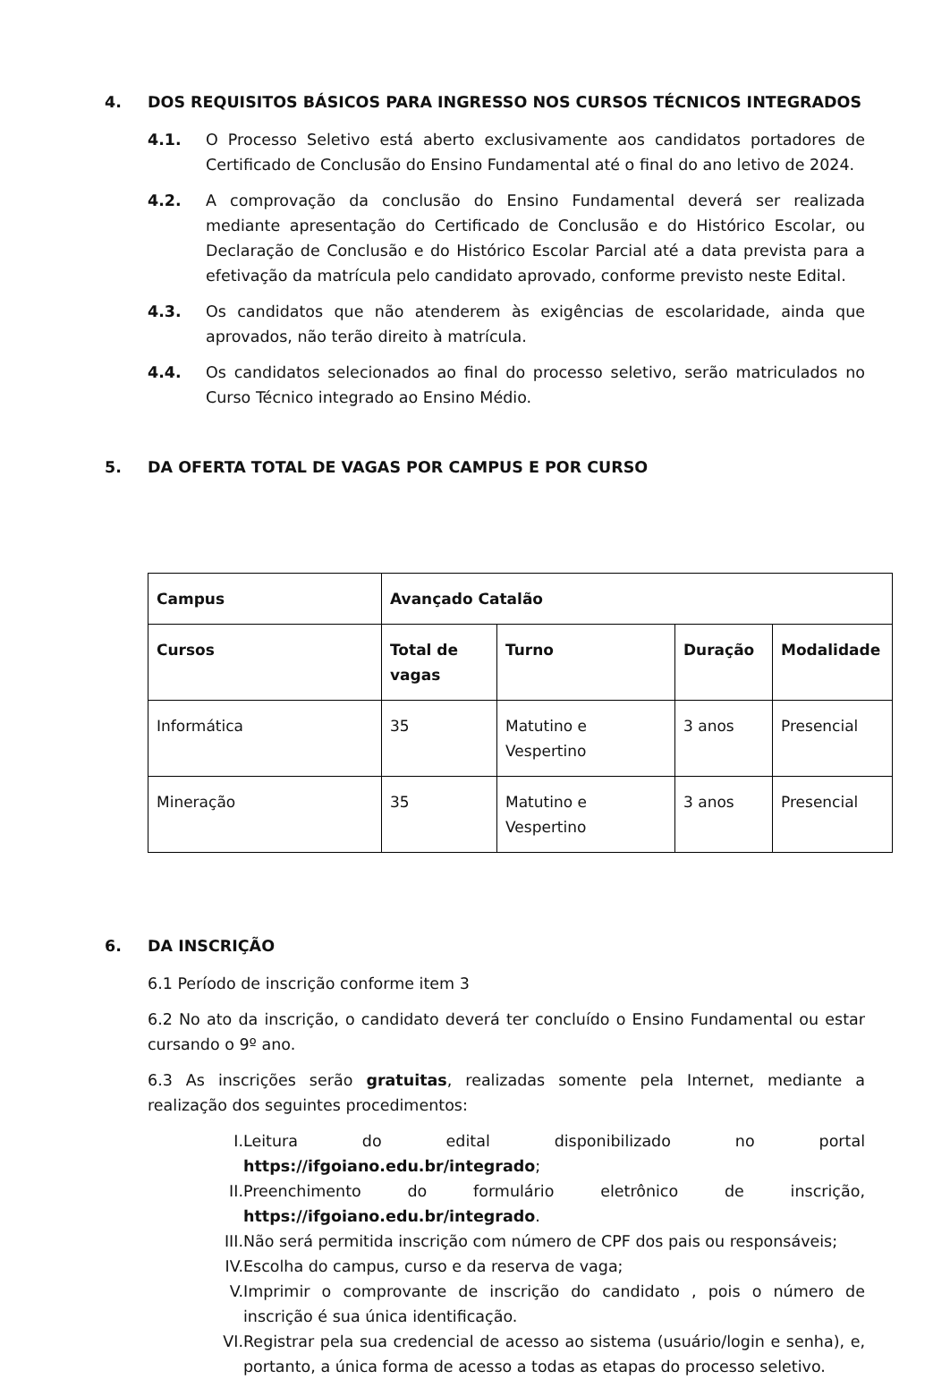4. DOS REQUISITOS BÁSICOS PARA INGRESSO NOS CURSOS TÉCNICOS INTEGRADOS
4.1. O Processo Seletivo está aberto exclusivamente aos candidatos portadores de Certificado de Conclusão do Ensino Fundamental até o final do ano letivo de 2024.
4.2. A comprovação da conclusão do Ensino Fundamental deverá ser realizada mediante apresentação do Certificado de Conclusão e do Histórico Escolar, ou Declaração de Conclusão e do Histórico Escolar Parcial até a data prevista para a efetivação da matrícula pelo candidato aprovado, conforme previsto neste Edital.
4.3. Os candidatos que não atenderem às exigências de escolaridade, ainda que aprovados, não terão direito à matrícula.
4.4. Os candidatos selecionados ao final do processo seletivo, serão matriculados no Curso Técnico integrado ao Ensino Médio.
5. DA OFERTA TOTAL DE VAGAS POR CAMPUS E POR CURSO
| Campus | Avançado Catalão | | | |
| --- | --- | --- | --- | --- |
| Cursos | Total de vagas | Turno | Duração | Modalidade |
| Informática | 35 | Matutino e Vespertino | 3 anos | Presencial |
| Mineração | 35 | Matutino e Vespertino | 3 anos | Presencial |
6. DA INSCRIÇÃO
6.1 Período de inscrição conforme item 3
6.2 No ato da inscrição, o candidato deverá ter concluído o Ensino Fundamental ou estar cursando o 9º ano.
6.3 As inscrições serão gratuitas, realizadas somente pela Internet, mediante a realização dos seguintes procedimentos:
I. Leitura do edital disponibilizado no portal https://ifgoiano.edu.br/integrado;
II.
Preenchimento do formulário eletrônico de inscrição, https://ifgoiano.edu.br/integrado.
III.
Não será permitida inscrição com número de CPF dos pais ou responsáveis;
IV.
Escolha do campus, curso e da reserva de vaga;
V. Imprimir o comprovante de inscrição do candidato , pois o número de inscrição é sua única identificação.
VI.
Registrar pela sua credencial de acesso ao sistema (usuário/login e senha), e, portanto, a única forma de acesso a todas as etapas do processo seletivo.